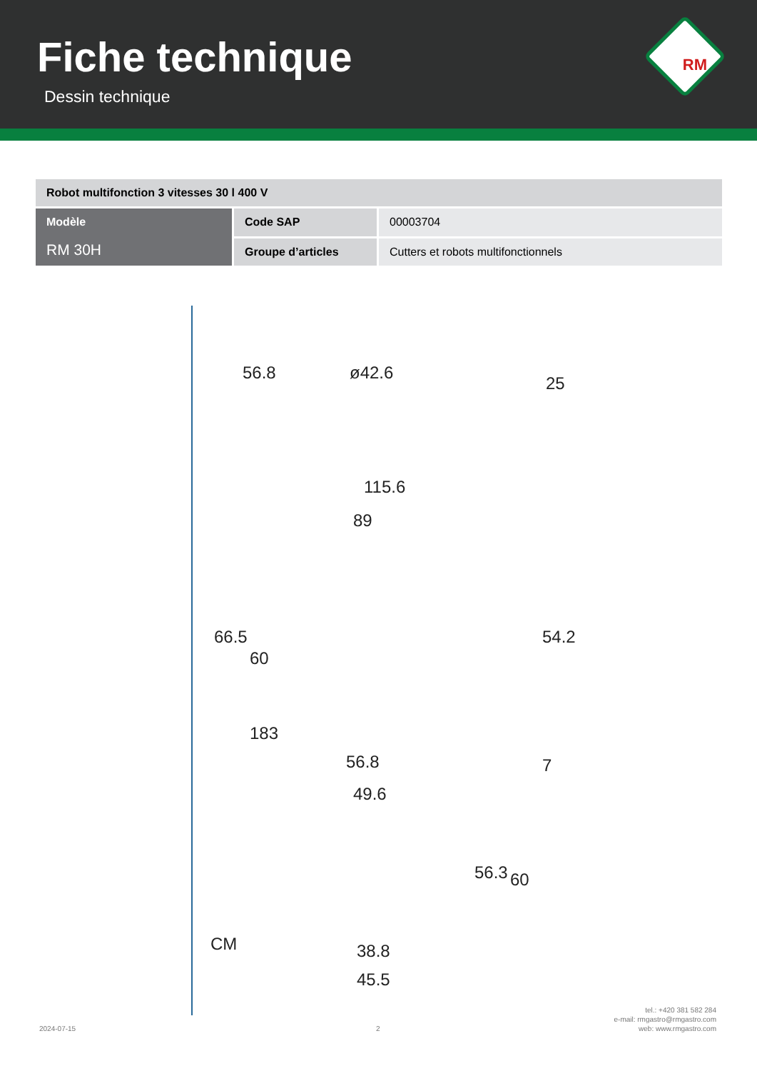Fiche technique
Dessin technique
RM
| Robot multifonction 3 vitesses 30 l 400 V | | |
| --- | --- | --- |
| Modèle RM 30H | Code SAP | 00003704 |
| | Groupe d’articles | Cutters et robots multifonctionnels |
56.8 ø42.6
25
115.6
89
66.5
60
54.2
183
56.8 7
49.6
56.3 60
CM 38.8
45.5
2024-07-15 2
tel.: +420 381 582 284
e-mail: rmgastro@rmgastro.com
web: www.rmgastro.com